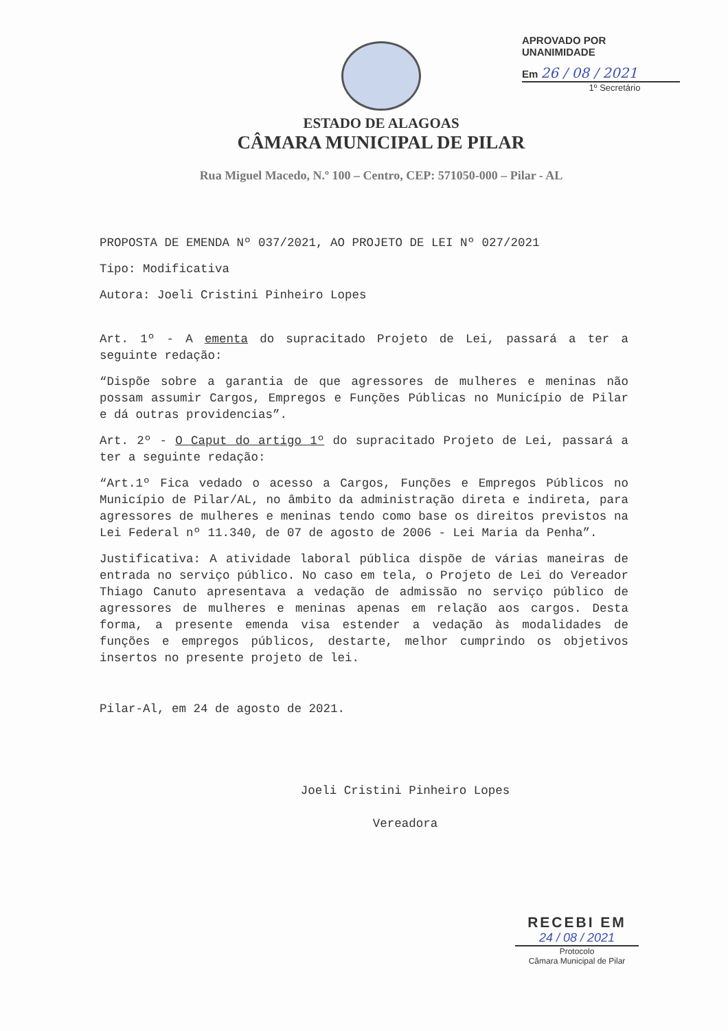APROVADO POR UNANIMIDADE
Em 26 / 08 / 2021
1º Secretário
ESTADO DE ALAGOAS
CÂMARA MUNICIPAL DE PILAR
Rua Miguel Macedo, N.º 100 – Centro, CEP: 571050-000 – Pilar - AL
PROPOSTA DE EMENDA Nº 037/2021, AO PROJETO DE LEI Nº 027/2021
Tipo: Modificativa
Autora: Joeli Cristini Pinheiro Lopes
Art. 1º - A ementa do supracitado Projeto de Lei, passará a ter a seguinte redação:
“Dispõe sobre a garantia de que agressores de mulheres e meninas não possam assumir Cargos, Empregos e Funções Públicas no Município de Pilar e dá outras providencias”.
Art. 2º - O Caput do artigo 1º do supracitado Projeto de Lei, passará a ter a seguinte redação:
“Art.1º Fica vedado o acesso a Cargos, Funções e Empregos Públicos no Município de Pilar/AL, no âmbito da administração direta e indireta, para agressores de mulheres e meninas tendo como base os direitos previstos na Lei Federal nº 11.340, de 07 de agosto de 2006 - Lei Maria da Penha”.
Justificativa: A atividade laboral pública dispõe de várias maneiras de entrada no serviço público. No caso em tela, o Projeto de Lei do Vereador Thiago Canuto apresentava a vedação de admissão no serviço público de agressores de mulheres e meninas apenas em relação aos cargos. Desta forma, a presente emenda visa estender a vedação às modalidades de funções e empregos públicos, destarte, melhor cumprindo os objetivos insertos no presente projeto de lei.
Pilar-Al, em 24 de agosto de 2021.
Joeli Cristini Pinheiro Lopes
Vereadora
RECEBI EM
24 / 08 / 2021
Protocolo
Câmara Municipal de Pilar